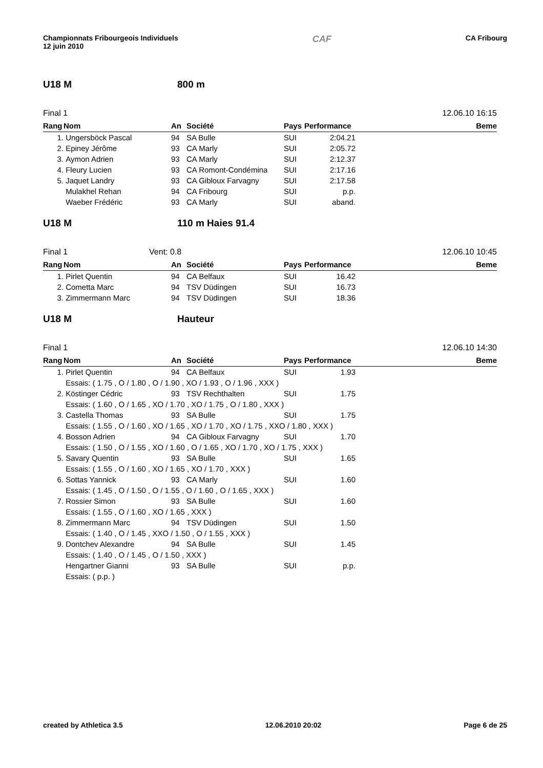Championnats Fribourgeois Individuels
12 juin 2010
CAF
CA Fribourg
U18 M 800 m
Final 1 12.06.10 16:15
| Rang | Nom | An | Société | Pays | Performance | Beme |
| --- | --- | --- | --- | --- | --- | --- |
| 1. | Ungersböck Pascal | 94 | SA Bulle | SUI | 2:04.21 | |
| 2. | Epiney Jérôme | 93 | CA Marly | SUI | 2:05.72 | |
| 3. | Aymon Adrien | 93 | CA Marly | SUI | 2:12.37 | |
| 4. | Fleury Lucien | 93 | CA Romont-Condémina | SUI | 2:17.16 | |
| 5. | Jaquet Landry | 93 | CA Gibloux Farvagny | SUI | 2:17.58 | |
| | Mulakhel Rehan | 94 | CA Fribourg | SUI | p.p. | |
| | Waeber Frédéric | 93 | CA Marly | SUI | aband. | |
U18 M 110 m Haies 91.4
Final 1 Vent: 0.8 12.06.10 10:45
| Rang | Nom | An | Société | Pays | Performance | Beme |
| --- | --- | --- | --- | --- | --- | --- |
| 1. | Pirlet Quentin | 94 | CA Belfaux | SUI | 16.42 | |
| 2. | Cometta Marc | 94 | TSV Düdingen | SUI | 16.73 | |
| 3. | Zimmermann Marc | 94 | TSV Düdingen | SUI | 18.36 | |
U18 M Hauteur
Final 1 12.06.10 14:30
| Rang | Nom | An | Société | Pays | Performance | Beme |
| --- | --- | --- | --- | --- | --- | --- |
| 1. | Pirlet Quentin | 94 | CA Belfaux | SUI | 1.93 | |
| | Essais: ( 1.75 , O / 1.80 , O / 1.90 , XO / 1.93 , O / 1.96 , XXX ) | | | | | |
| 2. | Köstinger Cédric | 93 | TSV Rechthalten | SUI | 1.75 | |
| | Essais: ( 1.60 , O / 1.65 , XO / 1.70 , XO / 1.75 , O / 1.80 , XXX ) | | | | | |
| 3. | Castella Thomas | 93 | SA Bulle | SUI | 1.75 | |
| | Essais: ( 1.55 , O / 1.60 , XO / 1.65 , XO / 1.70 , XO / 1.75 , XXO / 1.80 , XXX ) | | | | | |
| 4. | Bosson Adrien | 94 | CA Gibloux Farvagny | SUI | 1.70 | |
| | Essais: ( 1.50 , O / 1.55 , XO / 1.60 , O / 1.65 , XO / 1.70 , XO / 1.75 , XXX ) | | | | | |
| 5. | Savary Quentin | 93 | SA Bulle | SUI | 1.65 | |
| | Essais: ( 1.55 , O / 1.60 , XO / 1.65 , XO / 1.70 , XXX ) | | | | | |
| 6. | Sottas Yannick | 93 | CA Marly | SUI | 1.60 | |
| | Essais: ( 1.45 , O / 1.50 , O / 1.55 , O / 1.60 , O / 1.65 , XXX ) | | | | | |
| 7. | Rossier Simon | 93 | SA Bulle | SUI | 1.60 | |
| | Essais: ( 1.55 , O / 1.60 , XO / 1.65 , XXX ) | | | | | |
| 8. | Zimmermann Marc | 94 | TSV Düdingen | SUI | 1.50 | |
| | Essais: ( 1.40 , O / 1.45 , XXO / 1.50 , O / 1.55 , XXX ) | | | | | |
| 9. | Dontchev Alexandre | 94 | SA Bulle | SUI | 1.45 | |
| | Essais: ( 1.40 , O / 1.45 , O / 1.50 , XXX ) | | | | | |
| | Hengartner Gianni | 93 | SA Bulle | SUI | p.p. | |
| | Essais: ( p.p. ) | | | | | |
created by Athletica 3.5 12.06.2010 20:02 Page 6 de 25